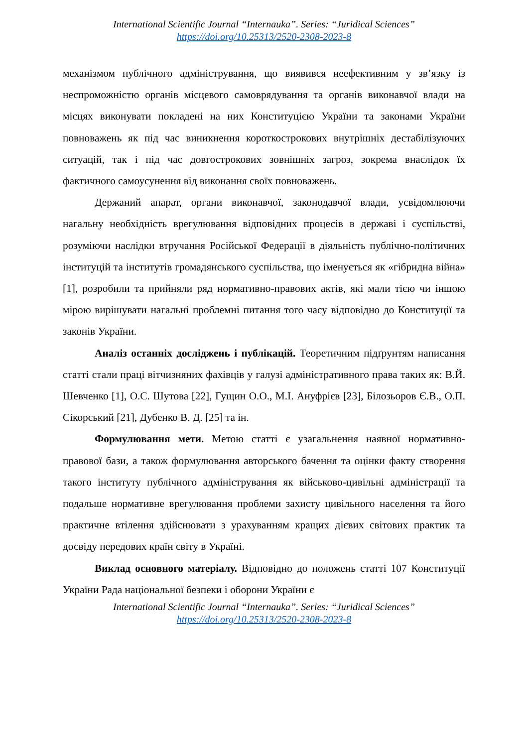International Scientific Journal “Internauka”. Series: “Juridical Sciences”
https://doi.org/10.25313/2520-2308-2023-8
механізмом публічного адміністрування, що виявився неефективним у зв’язку із неспроможністю органів місцевого самоврядування та органів виконавчої влади на місцях виконувати покладені на них Конституцією України та законами України повноважень як під час виникнення короткострокових внутрішніх дестабілізуючих ситуацій, так і під час довгострокових зовнішніх загроз, зокрема внаслідок їх фактичного самоусунення від виконання своїх повноважень.
Держаний апарат, органи виконавчої, законодавчої влади, усвідомлюючи нагальну необхідність врегулювання відповідних процесів в державі і суспільстві, розуміючи наслідки втручання Російської Федерації в діяльність публічно-політичних інституцій та інститутів громадянського суспільства, що іменується як «гібридна війна» [1], розробили та прийняли ряд нормативно-правових актів, які мали тією чи іншою мірою вирішувати нагальні проблемні питання того часу відповідно до Конституції та законів України.
Аналіз останніх досліджень і публікацій. Теоретичним підґрунтям написання статті стали праці вітчизняних фахівців у галузі адміністративного права таких як: В.Й. Шевченко [1], О.С. Шутова [22], Гущин О.О., М.І. Ануфрієв [23], Білозьоров Є.В., О.П. Сікорський [21], Дубенко В. Д. [25] та ін.
Формулювання мети. Метою статті є узагальнення наявної нормативно-правової бази, а також формулювання авторського бачення та оцінки факту створення такого інституту публічного адміністрування як військово-цивільні адміністрації та подальше нормативне врегулювання проблеми захисту цивільного населення та його практичне втілення здійснювати з урахуванням кращих дієвих світових практик та досвіду передових країн світу в Україні.
Виклад основного матеріалу. Відповідно до положень статті 107 Конституції України Рада національної безпеки і оборони України є
International Scientific Journal “Internauka”. Series: “Juridical Sciences”
https://doi.org/10.25313/2520-2308-2023-8